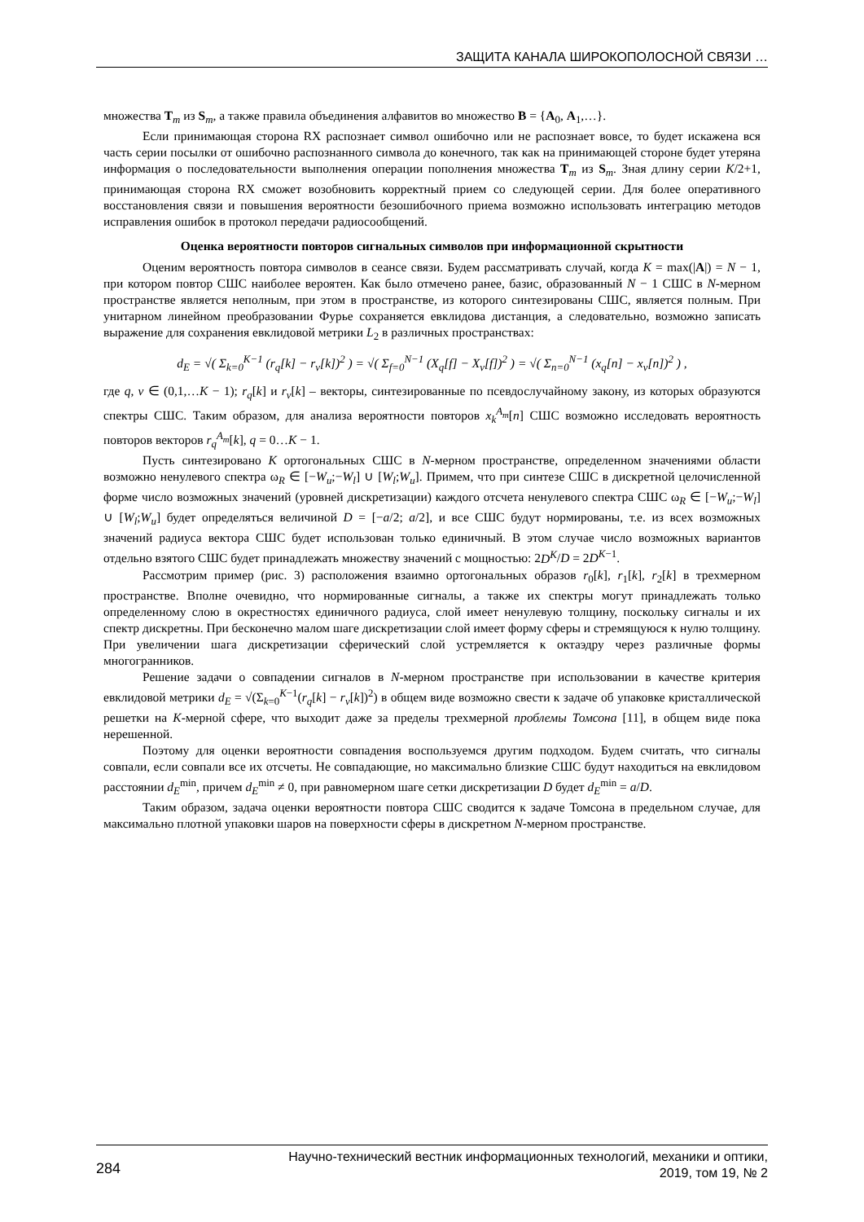ЗАЩИТА КАНАЛА ШИРОКОПОЛОСНОЙ СВЯЗИ …
множества T<sub>m</sub> из S<sub>m</sub>, а также правила объединения алфавитов во множество B = {A<sub>0</sub>, A<sub>1</sub>,…}.
Если принимающая сторона RX распознает символ ошибочно или не распознает вовсе, то будет искажена вся часть серии посылки от ошибочно распознанного символа до конечного, так как на принимающей стороне будет утеряна информация о последовательности выполнения операции пополнения множества T<sub>m</sub> из S<sub>m</sub>. Зная длину серии K/2+1, принимающая сторона RX сможет возобновить корректный прием со следующей серии. Для более оперативного восстановления связи и повышения вероятности безошибочного приема возможно использовать интеграцию методов исправления ошибок в протокол передачи радиосообщений.
Оценка вероятности повторов сигнальных символов при информационной скрытности
Оценим вероятность повтора символов в сеансе связи. Будем рассматривать случай, когда K = max(|A|) = N − 1, при котором повтор СШС наиболее вероятен. Как было отмечено ранее, базис, образованный N − 1 СШС в N-мерном пространстве является неполным, при этом в пространстве, из которого синтезированы СШС, является полным. При унитарном линейном преобразовании Фурье сохраняется евклидова дистанция, а следовательно, возможно записать выражение для сохранения евклидовой метрики L<sub>2</sub> в различных пространствах:
d<sub>E</sub> = √( Σ<sub>k=0</sub><sup>K−1</sup> (r<sub>q</sub>[k] − r<sub>v</sub>[k])<sup>2</sup> ) = √( Σ<sub>f=0</sub><sup>N−1</sup> (X<sub>q</sub>[f] − X<sub>v</sub>[f])<sup>2</sup> ) = √( Σ<sub>n=0</sub><sup>N−1</sup> (x<sub>q</sub>[n] − x<sub>v</sub>[n])<sup>2</sup> ) ,
где q, v ∈ (0,1,…K − 1); r<sub>q</sub>[k] и r<sub>v</sub>[k] – векторы, синтезированные по псевдослучайному закону, из которых образуются спектры СШС. Таким образом, для анализа вероятности повторов x<sub>k</sub><sup>A<sub>m</sub></sup>[n] СШС возможно исследовать вероятность повторов векторов r<sub>q</sub><sup>A<sub>m</sub></sup>[k], q = 0…K − 1.
Пусть синтезировано K ортогональных СШС в N-мерном пространстве, определенном значениями области возможно ненулевого спектра ω<sub>R</sub> ∈ [−W<sub>u</sub>;−W<sub>l</sub>] ∪ [W<sub>l</sub>;W<sub>u</sub>]. Примем, что при синтезе СШС в дискретной целочисленной форме число возможных значений (уровней дискретизации) каждого отсчета ненулевого спектра СШС ω<sub>R</sub> ∈ [−W<sub>u</sub>;−W<sub>l</sub>] ∪ [W<sub>l</sub>;W<sub>u</sub>] будет определяться величиной D = [−a/2; a/2], и все СШС будут нормированы, т.е. из всех возможных значений радиуса вектора СШС будет использован только единичный. В этом случае число возможных вариантов отдельно взятого СШС будет принадлежать множеству значений с мощностью: 2D<sup>K</sup>/D = 2D<sup>K−1</sup>.
Рассмотрим пример (рис. 3) расположения взаимно ортогональных образов r<sub>0</sub>[k], r<sub>1</sub>[k], r<sub>2</sub>[k] в трехмерном пространстве. Вполне очевидно, что нормированные сигналы, а также их спектры могут принадлежать только определенному слою в окрестностях единичного радиуса, слой имеет ненулевую толщину, поскольку сигналы и их спектр дискретны. При бесконечно малом шаге дискретизации слой имеет форму сферы и стремящуюся к нулю толщину. При увеличении шага дискретизации сферический слой устремляется к октаэдру через различные формы многогранников.
Решение задачи о совпадении сигналов в N-мерном пространстве при использовании в качестве критерия евклидовой метрики d<sub>E</sub> = √(Σ<sub>k=0</sub><sup>K−1</sup>(r<sub>q</sub>[k] − r<sub>v</sub>[k])<sup>2</sup>) в общем виде возможно свести к задаче об упаковке кристаллической решетки на K-мерной сфере, что выходит даже за пределы трехмерной проблемы Томсона [11], в общем виде пока нерешенной.
Поэтому для оценки вероятности совпадения воспользуемся другим подходом. Будем считать, что сигналы совпали, если совпали все их отсчеты. Не совпадающие, но максимально близкие СШС будут находиться на евклидовом расстоянии d<sub>E</sub><sup>min</sup>, причем d<sub>E</sub><sup>min</sup> ≠ 0, при равномерном шаге сетки дискретизации D будет d<sub>E</sub><sup>min</sup> = a/D.
Таким образом, задача оценки вероятности повтора СШС сводится к задаче Томсона в предельном случае, для максимально плотной упаковки шаров на поверхности сферы в дискретном N-мерном пространстве.
284
Научно-технический вестник информационных технологий, механики и оптики,
2019, том 19, № 2